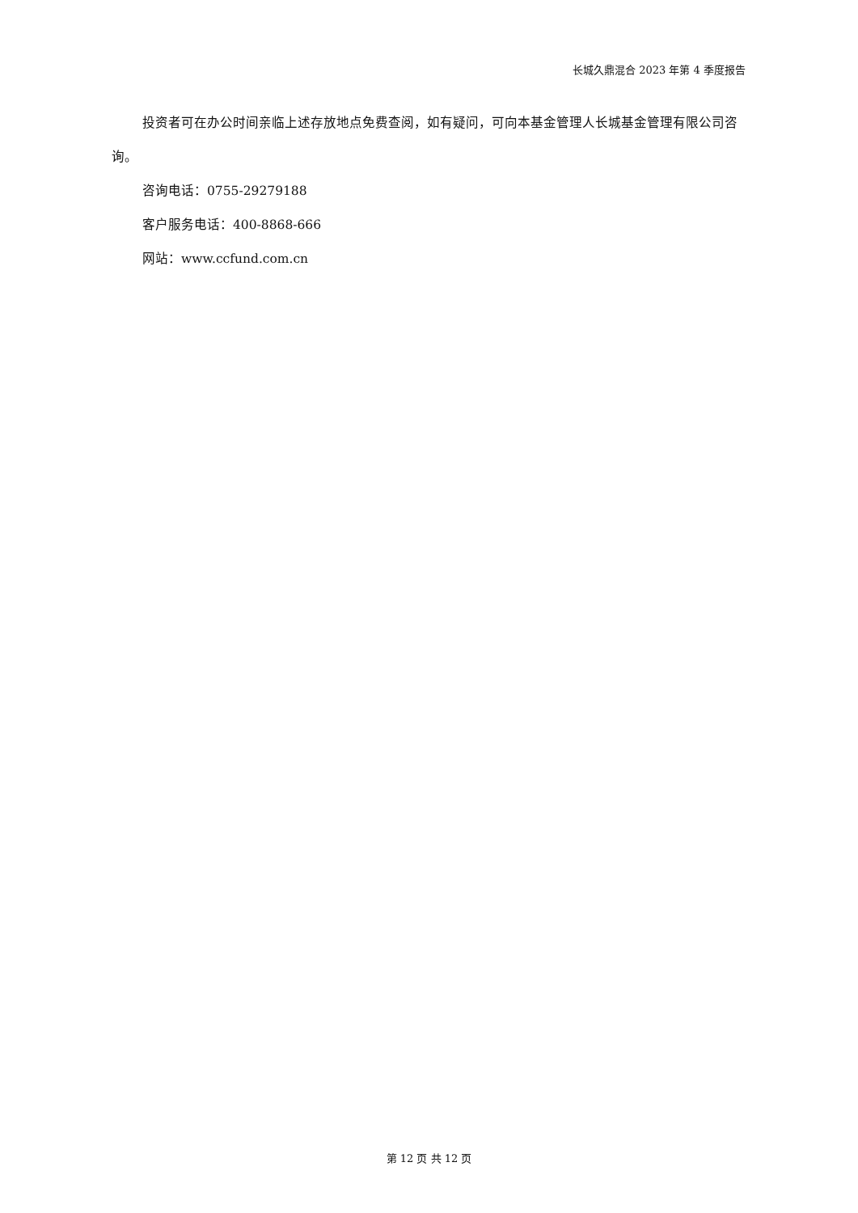长城久鼎混合 2023 年第 4 季度报告
投资者可在办公时间亲临上述存放地点免费查阅，如有疑问，可向本基金管理人长城基金管理有限公司咨询。
咨询电话：0755-29279188
客户服务电话：400-8868-666
网站：www.ccfund.com.cn
第 12 页 共 12 页